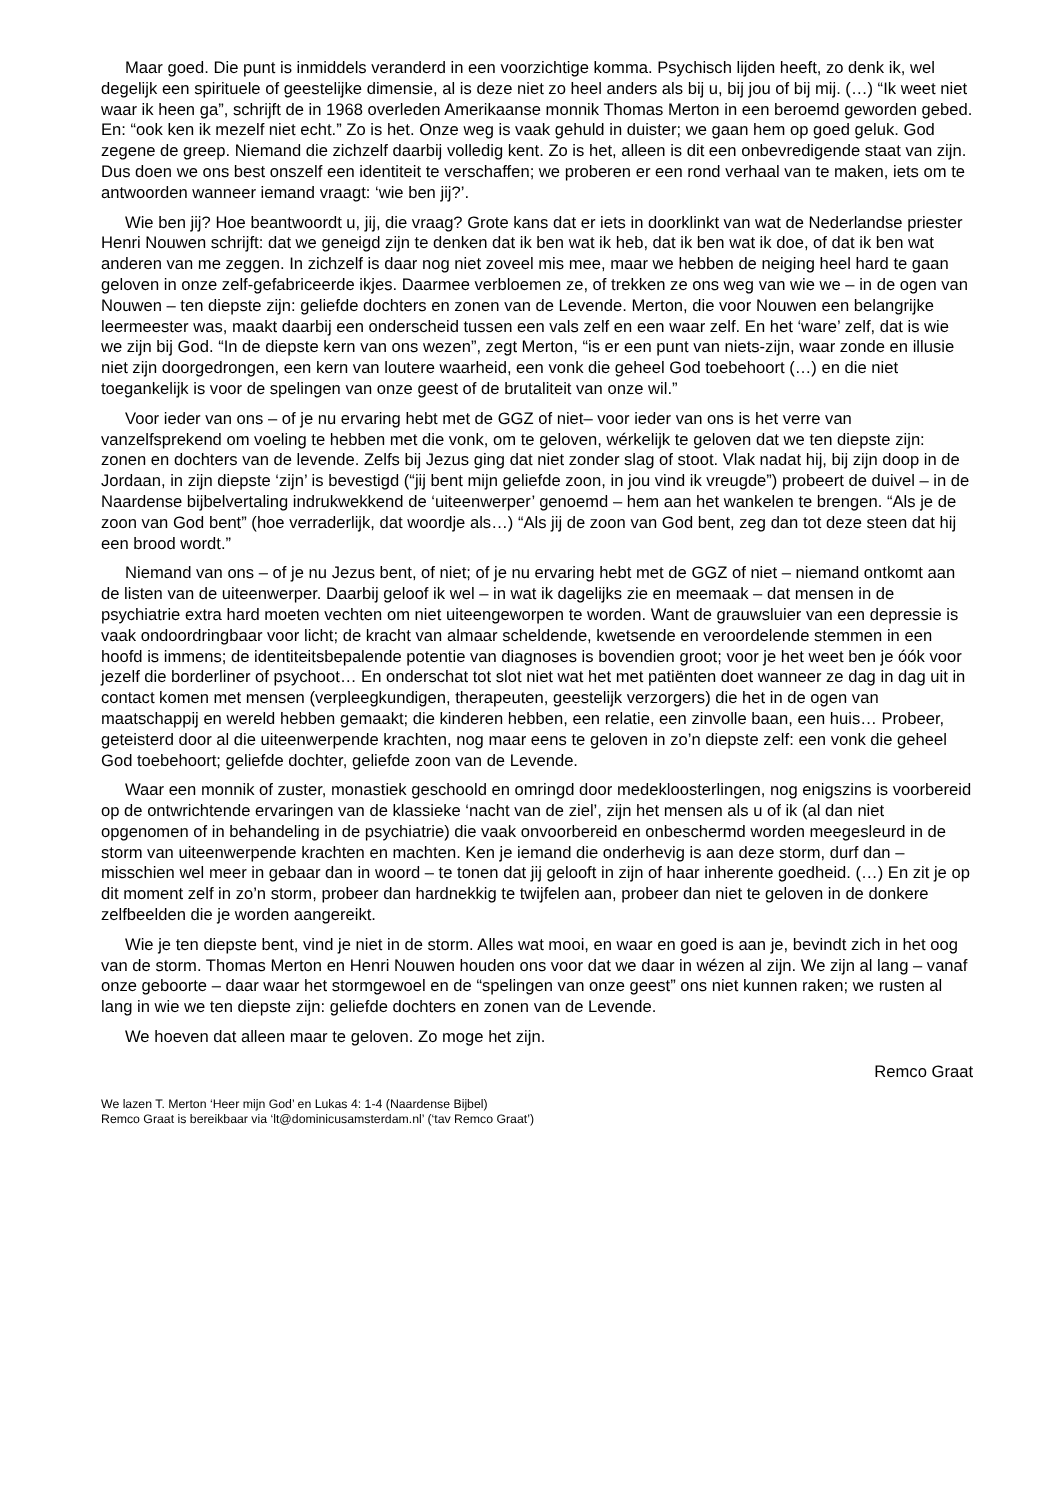Maar goed. Die punt is inmiddels veranderd in een voorzichtige komma. Psychisch lijden heeft, zo denk ik, wel degelijk een spirituele of geestelijke dimensie, al is deze niet zo heel anders als bij u, bij jou of bij mij. (…) “Ik weet niet waar ik heen ga”, schrijft de in 1968 overleden Amerikaanse monnik Thomas Merton in een beroemd geworden gebed. En: “ook ken ik mezelf niet echt.” Zo is het. Onze weg is vaak gehuld in duister; we gaan hem op goed geluk. God zegene de greep. Niemand die zichzelf daarbij volledig kent. Zo is het, alleen is dit een onbevredigende staat van zijn. Dus doen we ons best onszelf een identiteit te verschaffen; we proberen er een rond verhaal van te maken, iets om te antwoorden wanneer iemand vraagt: ‘wie ben jij?’.
Wie ben jij? Hoe beantwoordt u, jij, die vraag? Grote kans dat er iets in doorklinkt van wat de Nederlandse priester Henri Nouwen schrijft: dat we geneigd zijn te denken dat ik ben wat ik heb, dat ik ben wat ik doe, of dat ik ben wat anderen van me zeggen. In zichzelf is daar nog niet zoveel mis mee, maar we hebben de neiging heel hard te gaan geloven in onze zelf-gefabriceerde ikjes. Daarmee verbloemen ze, of trekken ze ons weg van wie we – in de ogen van Nouwen – ten diepste zijn: geliefde dochters en zonen van de Levende. Merton, die voor Nouwen een belangrijke leermeester was, maakt daarbij een onderscheid tussen een vals zelf en een waar zelf. En het ‘ware’ zelf, dat is wie we zijn bij God. “In de diepste kern van ons wezen”, zegt Merton, “is er een punt van niets-zijn, waar zonde en illusie niet zijn doorgedrongen, een kern van loutere waarheid, een vonk die geheel God toebehoort (…) en die niet toegankelijk is voor de spelingen van onze geest of de brutaliteit van onze wil.”
Voor ieder van ons – of je nu ervaring hebt met de GGZ of niet– voor ieder van ons is het verre van vanzelfsprekend om voeling te hebben met die vonk, om te geloven, wérkelijk te geloven dat we ten diepste zijn: zonen en dochters van de levende. Zelfs bij Jezus ging dat niet zonder slag of stoot. Vlak nadat hij, bij zijn doop in de Jordaan, in zijn diepste ‘zijn’ is bevestigd (“jij bent mijn geliefde zoon, in jou vind ik vreugde”) probeert de duivel – in de Naardense bijbelvertaling indrukwekkend de ‘uiteenwerper’ genoemd – hem aan het wankelen te brengen. “Als je de zoon van God bent” (hoe verraderlijk, dat woordje als…) “Als jij de zoon van God bent, zeg dan tot deze steen dat hij een brood wordt.”
Niemand van ons – of je nu Jezus bent, of niet; of je nu ervaring hebt met de GGZ of niet – niemand ontkomt aan de listen van de uiteenwerper. Daarbij geloof ik wel – in wat ik dagelijks zie en meemaak – dat mensen in de psychiatrie extra hard moeten vechten om niet uiteengeworpen te worden. Want de grauwsluier van een depressie is vaak ondoordringbaar voor licht; de kracht van almaar scheldende, kwetsende en veroordelende stemmen in een hoofd is immens; de identiteitsbepalende potentie van diagnoses is bovendien groot; voor je het weet ben je óók voor jezelf die borderliner of psychoot… En onderschat tot slot niet wat het met patiënten doet wanneer ze dag in dag uit in contact komen met mensen (verpleegkundigen, therapeuten, geestelijk verzorgers) die het in de ogen van maatschappij en wereld hebben gemaakt; die kinderen hebben, een relatie, een zinvolle baan, een huis… Probeer, geteisterd door al die uiteenwerpende krachten, nog maar eens te geloven in zo’n diepste zelf: een vonk die geheel God toebehoort; geliefde dochter, geliefde zoon van de Levende.
Waar een monnik of zuster, monastiek geschoold en omringd door medekloosterlingen, nog enigszins is voorbereid op de ontwrichtende ervaringen van de klassieke ‘nacht van de ziel’, zijn het mensen als u of ik (al dan niet opgenomen of in behandeling in de psychiatrie) die vaak onvoorbereid en onbeschermd worden meegesleurd in de storm van uiteenwerpende krachten en machten. Ken je iemand die onderhevig is aan deze storm, durf dan – misschien wel meer in gebaar dan in woord – te tonen dat jij gelooft in zijn of haar inherente goedheid. (…) En zit je op dit moment zelf in zo’n storm, probeer dan hardnekkig te twijfelen aan, probeer dan niet te geloven in de donkere zelfbeelden die je worden aangereikt.
Wie je ten diepste bent, vind je niet in de storm. Alles wat mooi, en waar en goed is aan je, bevindt zich in het oog van de storm. Thomas Merton en Henri Nouwen houden ons voor dat we daar in wézen al zijn. We zijn al lang – vanaf onze geboorte – daar waar het stormgewoel en de “spelingen van onze geest” ons niet kunnen raken; we rusten al lang in wie we ten diepste zijn: geliefde dochters en zonen van de Levende.
We hoeven dat alleen maar te geloven. Zo moge het zijn.
Remco Graat
We lazen T. Merton ‘Heer mijn God’ en Lukas 4: 1-4 (Naardense Bijbel)
Remco Graat is bereikbaar via ‘lt@dominicusamsterdam.nl’ (‘tav Remco Graat’)